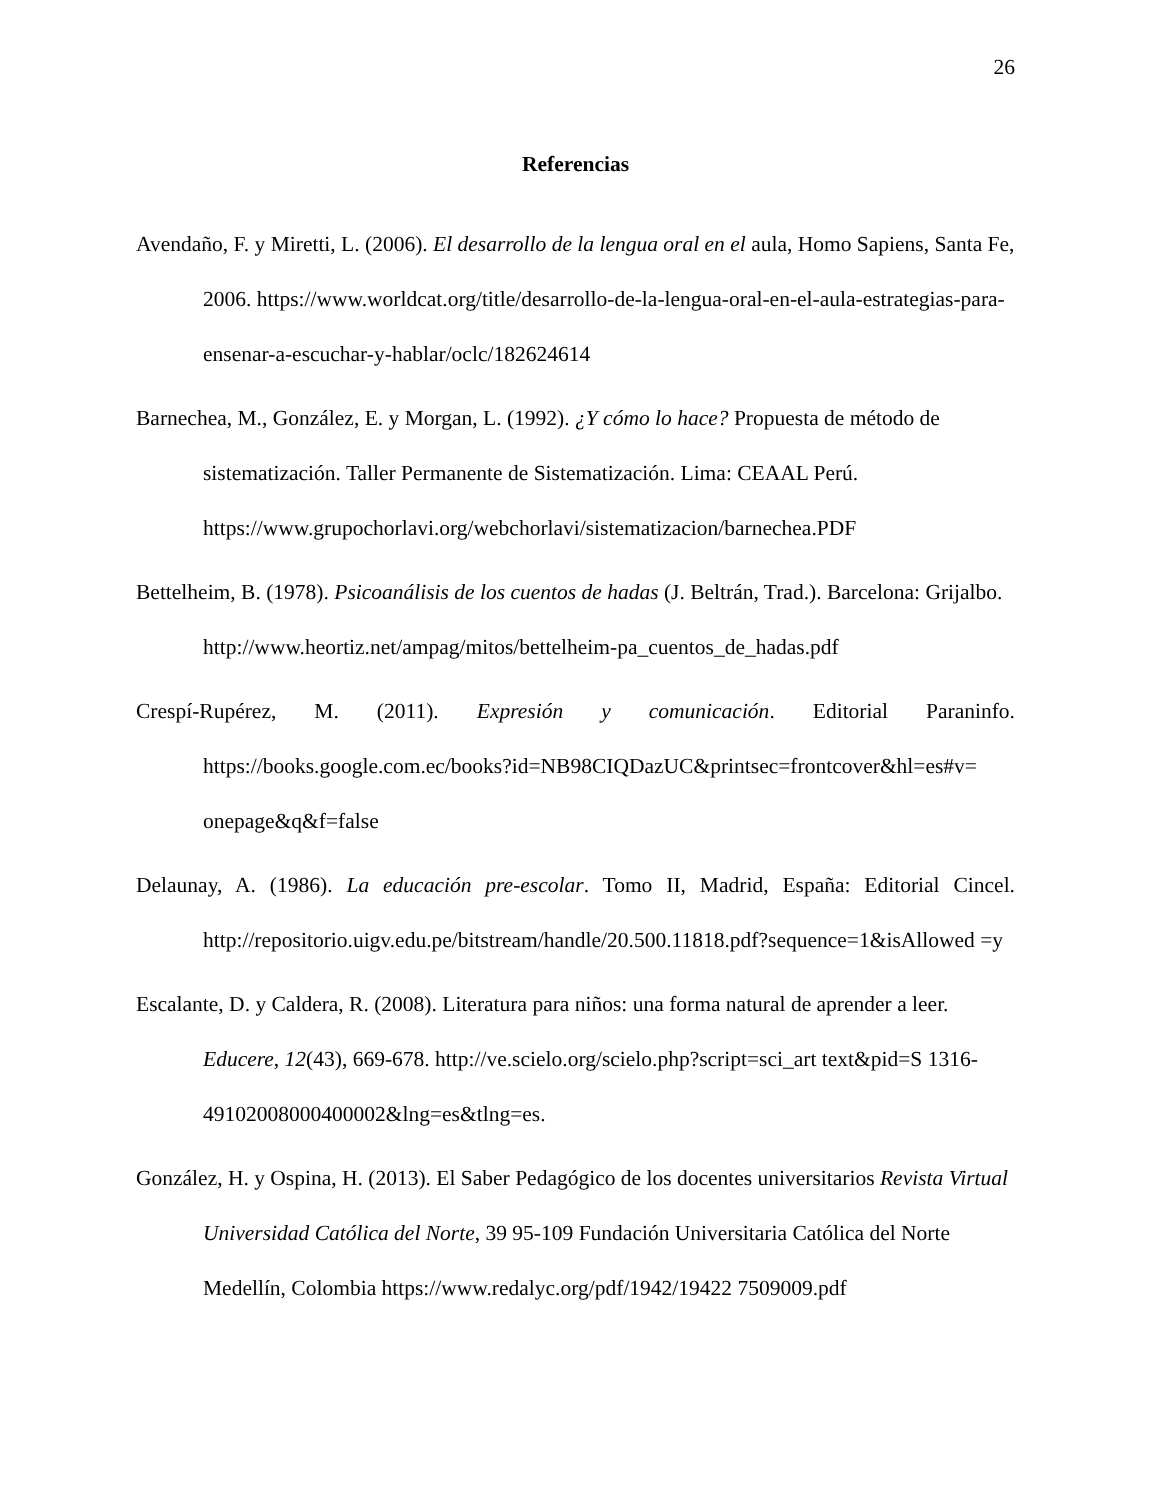26
Referencias
Avendaño, F. y Miretti, L. (2006). El desarrollo de la lengua oral en el aula, Homo Sapiens, Santa Fe, 2006. https://www.worldcat.org/title/desarrollo-de-la-lengua-oral-en-el-aula-estrategias-para-ensenar-a-escuchar-y-hablar/oclc/182624614
Barnechea, M., González, E. y Morgan, L. (1992). ¿Y cómo lo hace? Propuesta de método de sistematización. Taller Permanente de Sistematización. Lima: CEAAL Perú. https://www.grupochorlavi.org/webchorlavi/sistematizacion/barnechea.PDF
Bettelheim, B. (1978). Psicoanálisis de los cuentos de hadas (J. Beltrán, Trad.). Barcelona: Grijalbo. http://www.heortiz.net/ampag/mitos/bettelheim-pa_cuentos_de_hadas.pdf
Crespí-Rupérez, M. (2011). Expresión y comunicación. Editorial Paraninfo. https://books.google.com.ec/books?id=NB98CIQDazUC&printsec=frontcover&hl=es#v= onepage&q&f=false
Delaunay, A. (1986). La educación pre-escolar. Tomo II, Madrid, España: Editorial Cincel. http://repositorio.uigv.edu.pe/bitstream/handle/20.500.11818.pdf?sequence=1&isAllowed =y
Escalante, D. y Caldera, R. (2008). Literatura para niños: una forma natural de aprender a leer. Educere, 12(43), 669-678. http://ve.scielo.org/scielo.php?script=sci_art text&pid=S 1316-49102008000400002&lng=es&tlng=es.
González, H. y Ospina, H. (2013). El Saber Pedagógico de los docentes universitarios Revista Virtual Universidad Católica del Norte, 39 95-109 Fundación Universitaria Católica del Norte Medellín, Colombia https://www.redalyc.org/pdf/1942/19422 7509009.pdf